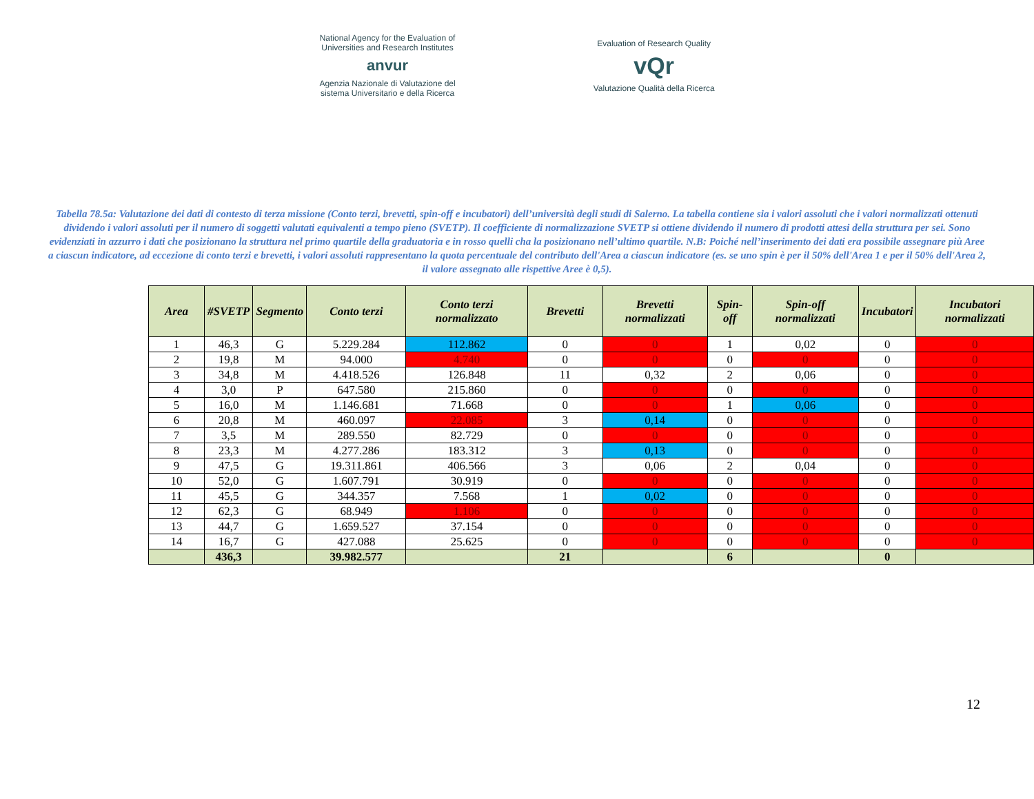National Agency for the Evaluation of
Universities and Research Institutes
anvur
Agenzia Nazionale di Valutazione del
sistema Universitario e della Ricerca
Evaluation of Research Quality
vQr
Valutazione Qualità della Ricerca
Tabella 78.5a: Valutazione dei dati di contesto di terza missione (Conto terzi, brevetti, spin-off e incubatori) dell’università degli studi di Salerno. La tabella contiene sia i valori assoluti che i valori normalizzati ottenuti dividendo i valori assoluti per il numero di soggetti valutati equivalenti a tempo pieno (SVETP). Il coefficiente di normalizzazione SVETP si ottiene dividendo il numero di prodotti attesi della struttura per sei. Sono evidenziati in azzurro i dati che posizionano la struttura nel primo quartile della graduatoria e in rosso quelli cha la posizionano nell’ultimo quartile. N.B: Poiché nell’inserimento dei dati era possibile assegnare più Aree a ciascun indicatore, ad eccezione di conto terzi e brevetti, i valori assoluti rappresentano la quota percentuale del contributo dell'Area a ciascun indicatore (es. se uno spin è per il 50% dell'Area 1 e per il 50% dell'Area 2, il valore assegnato alle rispettive Aree è 0,5).
| Area | #SVETP | Segmento | Conto terzi | Conto terzi normalizzato | Brevetti | Brevetti normalizzati | Spin-off | Spin-off normalizzati | Incubatori | Incubatori normalizzati |
| --- | --- | --- | --- | --- | --- | --- | --- | --- | --- | --- |
| 1 | 46,3 | G | 5.229.284 | 112.862 | 0 | 0 | 1 | 0,02 | 0 | 0 |
| 2 | 19,8 | M | 94.000 | 4.740 | 0 | 0 | 0 | 0 | 0 | 0 |
| 3 | 34,8 | M | 4.418.526 | 126.848 | 11 | 0,32 | 2 | 0,06 | 0 | 0 |
| 4 | 3,0 | P | 647.580 | 215.860 | 0 | 0 | 0 | 0 | 0 | 0 |
| 5 | 16,0 | M | 1.146.681 | 71.668 | 0 | 0 | 1 | 0,06 | 0 | 0 |
| 6 | 20,8 | M | 460.097 | 22.085 | 3 | 0,14 | 0 | 0 | 0 | 0 |
| 7 | 3,5 | M | 289.550 | 82.729 | 0 | 0 | 0 | 0 | 0 | 0 |
| 8 | 23,3 | M | 4.277.286 | 183.312 | 3 | 0,13 | 0 | 0 | 0 | 0 |
| 9 | 47,5 | G | 19.311.861 | 406.566 | 3 | 0,06 | 2 | 0,04 | 0 | 0 |
| 10 | 52,0 | G | 1.607.791 | 30.919 | 0 | 0 | 0 | 0 | 0 | 0 |
| 11 | 45,5 | G | 344.357 | 7.568 | 1 | 0,02 | 0 | 0 | 0 | 0 |
| 12 | 62,3 | G | 68.949 | 1.106 | 0 | 0 | 0 | 0 | 0 | 0 |
| 13 | 44,7 | G | 1.659.527 | 37.154 | 0 | 0 | 0 | 0 | 0 | 0 |
| 14 | 16,7 | G | 427.088 | 25.625 | 0 | 0 | 0 | 0 | 0 | 0 |
| | 436,3 | | 39.982.577 | | 21 | | 6 | | 0 | |
12